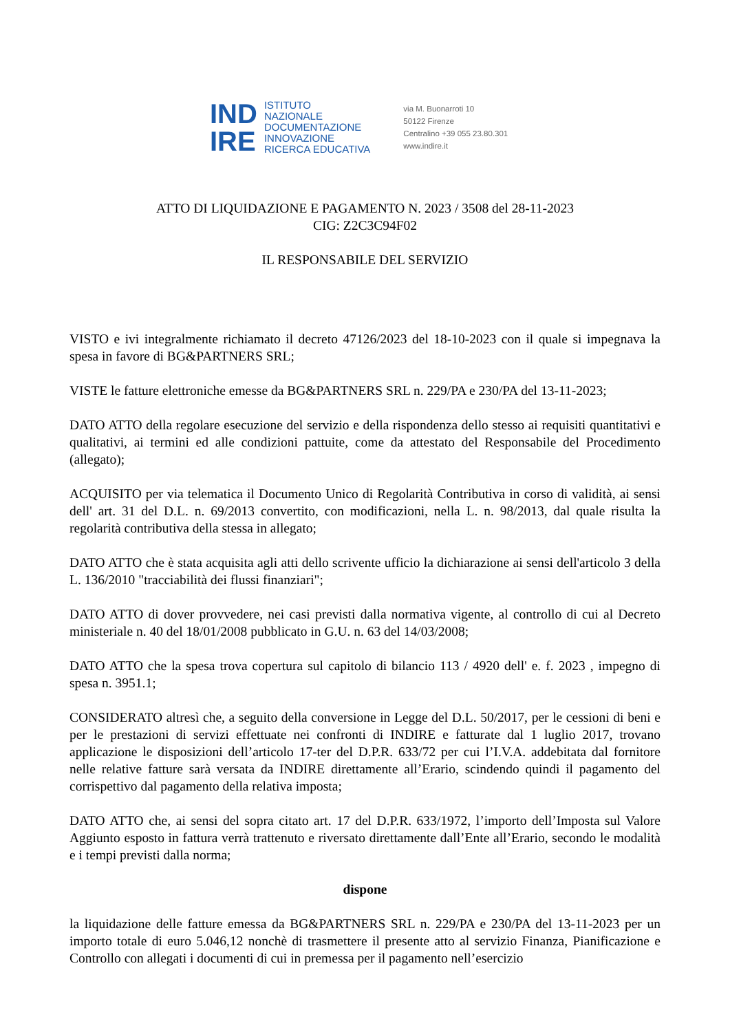IND
IRE
ISTITUTO
NAZIONALE
DOCUMENTAZIONE
INNOVAZIONE
RICERCA EDUCATIVA
via M. Buonarroti 10
50122 Firenze
Centralino +39 055 23.80.301
www.indire.it
ATTO DI LIQUIDAZIONE E PAGAMENTO N. 2023 / 3508 del 28-11-2023
CIG: Z2C3C94F02
IL RESPONSABILE DEL SERVIZIO
VISTO e ivi integralmente richiamato il decreto 47126/2023 del 18-10-2023 con il quale si impegnava la spesa in favore di BG&PARTNERS SRL;
VISTE le fatture elettroniche emesse da BG&PARTNERS SRL n. 229/PA e 230/PA del 13-11-2023;
DATO ATTO della regolare esecuzione del servizio e della rispondenza dello stesso ai requisiti quantitativi e qualitativi, ai termini ed alle condizioni pattuite, come da attestato del Responsabile del Procedimento (allegato);
ACQUISITO per via telematica il Documento Unico di Regolarità Contributiva in corso di validità, ai sensi dell' art. 31 del D.L. n. 69/2013 convertito, con modificazioni, nella L. n. 98/2013, dal quale risulta la regolarità contributiva della stessa in allegato;
DATO ATTO che è stata acquisita agli atti dello scrivente ufficio la dichiarazione ai sensi dell'articolo 3 della L. 136/2010 "tracciabilità dei flussi finanziari";
DATO ATTO di dover provvedere, nei casi previsti dalla normativa vigente, al controllo di cui al Decreto ministeriale n. 40 del 18/01/2008 pubblicato in G.U. n. 63 del 14/03/2008;
DATO ATTO che la spesa trova copertura sul capitolo di bilancio 113 / 4920 dell' e. f. 2023 , impegno di spesa n. 3951.1;
CONSIDERATO altresì che, a seguito della conversione in Legge del D.L. 50/2017, per le cessioni di beni e per le prestazioni di servizi effettuate nei confronti di INDIRE e fatturate dal 1 luglio 2017, trovano applicazione le disposizioni dell’articolo 17-ter del D.P.R. 633/72 per cui l’I.V.A. addebitata dal fornitore nelle relative fatture sarà versata da INDIRE direttamente all’Erario, scindendo quindi il pagamento del corrispettivo dal pagamento della relativa imposta;
DATO ATTO che, ai sensi del sopra citato art. 17 del D.P.R. 633/1972, l’importo dell’Imposta sul Valore Aggiunto esposto in fattura verrà trattenuto e riversato direttamente dall’Ente all’Erario, secondo le modalità e i tempi previsti dalla norma;
dispone
la liquidazione delle fatture emessa da BG&PARTNERS SRL n. 229/PA e 230/PA del 13-11-2023 per un importo totale di euro 5.046,12 nonchè di trasmettere il presente atto al servizio Finanza, Pianificazione e Controllo con allegati i documenti di cui in premessa per il pagamento nell’esercizio